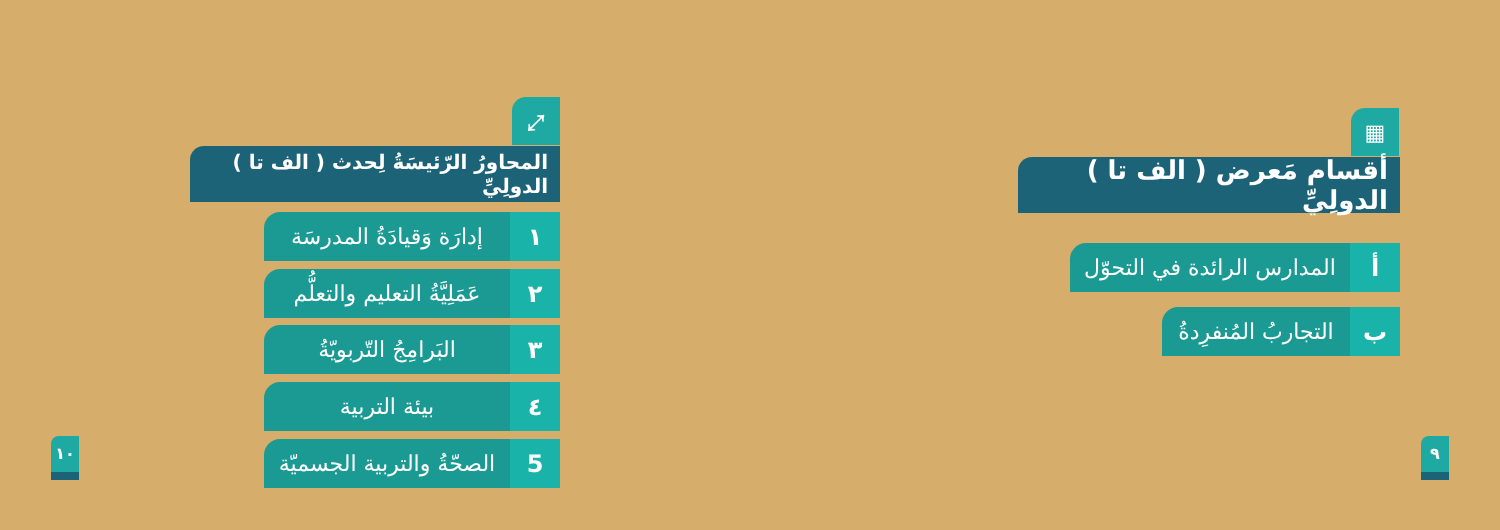⤢
المحاورُ الرّئيسَةُ لِحدث ( الف تا ) الدولِيِّ
١ إدارَة وَقيادَةُ المدرسَة
٢ عَمَلِيَّةُ التعليم والتعلُّم
٣ البَرامِجُ التّربويّةُ
٤ بيئة التربية
5 الصحّةُ والتربية الجسميّة
١٠
▦
أقسام مَعرض ( الف تا ) الدولِيِّ
أ المدارس الرائدة في التحوّل
ب التجاربُ المُنفرِدةُ
٩